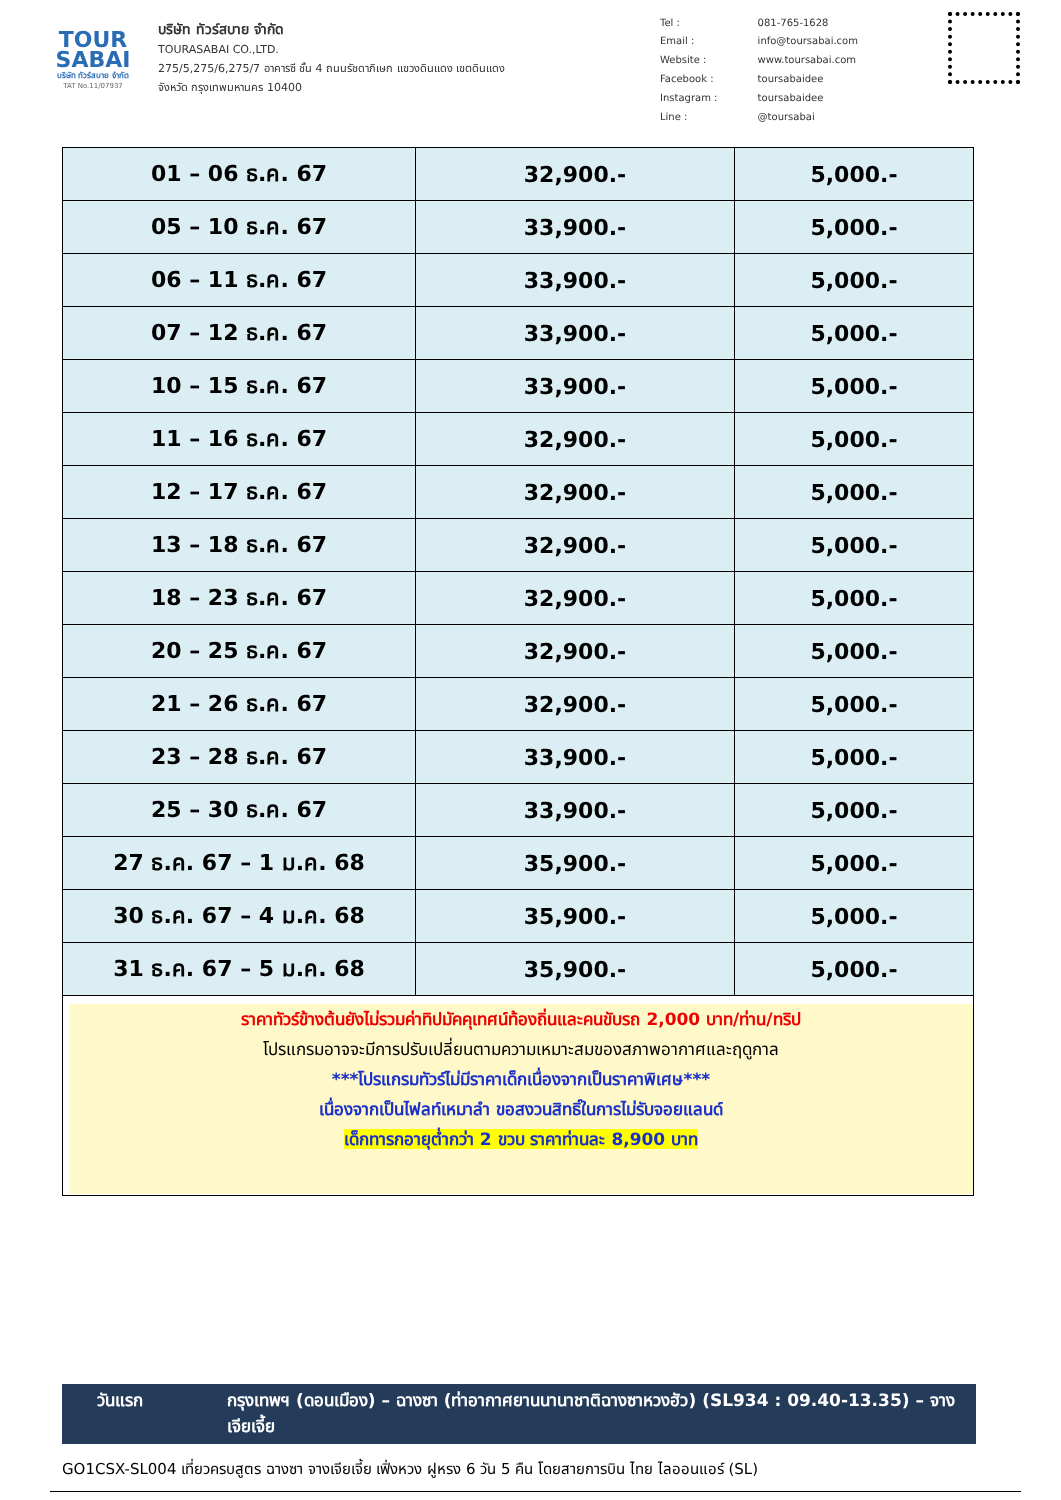TOUR
SABAI
บริษัท ทัวร์สบาย จำกัด
TAT No.11/07937
บริษัท ทัวร์สบาย จำกัด
TOURASABAI CO.,LTD.
275/5,275/6,275/7 อาคารซี ชั้น 4 ถนนรัชดาภิเษก แขวงดินแดง เขตดินแดง
จังหวัด กรุงเทพมหานคร 10400
| Tel : | 081-765-1628 |
| Email : | info@toursabai.com |
| Website : | www.toursabai.com |
| Facebook : | toursabaidee |
| Instagram : | toursabaidee |
| Line : | @toursabai |
| 01 – 06 ธ.ค. 67 | 32,900.- | 5,000.- |
| 05 – 10 ธ.ค. 67 | 33,900.- | 5,000.- |
| 06 – 11 ธ.ค. 67 | 33,900.- | 5,000.- |
| 07 – 12 ธ.ค. 67 | 33,900.- | 5,000.- |
| 10 – 15 ธ.ค. 67 | 33,900.- | 5,000.- |
| 11 – 16 ธ.ค. 67 | 32,900.- | 5,000.- |
| 12 – 17 ธ.ค. 67 | 32,900.- | 5,000.- |
| 13 – 18 ธ.ค. 67 | 32,900.- | 5,000.- |
| 18 – 23 ธ.ค. 67 | 32,900.- | 5,000.- |
| 20 – 25 ธ.ค. 67 | 32,900.- | 5,000.- |
| 21 – 26 ธ.ค. 67 | 32,900.- | 5,000.- |
| 23 – 28 ธ.ค. 67 | 33,900.- | 5,000.- |
| 25 – 30 ธ.ค. 67 | 33,900.- | 5,000.- |
| 27 ธ.ค. 67 – 1 ม.ค. 68 | 35,900.- | 5,000.- |
| 30 ธ.ค. 67 – 4 ม.ค. 68 | 35,900.- | 5,000.- |
| 31 ธ.ค. 67 – 5 ม.ค. 68 | 35,900.- | 5,000.- |
ราคาทัวร์ข้างต้นยังไม่รวมค่าทิปมัคคุเทศน์ท้องถิ่นและคนขับรถ 2,000 บาท/ท่าน/ทริป
โปรแกรมอาจจะมีการปรับเปลี่ยนตามความเหมาะสมของสภาพอากาศและฤดูกาล
***โปรแกรมทัวร์ไม่มีราคาเด็กเนื่องจากเป็นราคาพิเศษ***
เนื่องจากเป็นไฟลท์เหมาลำ ขอสงวนสิทธิ์ในการไม่รับจอยแลนด์
เด็กทารกอายุต่ำกว่า 2 ขวบ ราคาท่านละ 8,900 บาท
วันแรก กรุงเทพฯ (ดอนเมือง) – ฉางซา (ท่าอากาศยานนานาชาติฉางซาหวงฮัว) (SL934 : 09.40-13.35) – จางเจียเจี้ย
GO1CSX-SL004 เที่ยวครบสูตร ฉางซา จางเจียเจี้ย เฟิ่งหวง ฝูหรง 6 วัน 5 คืน โดยสายการบิน ไทย ไลออนแอร์ (SL)